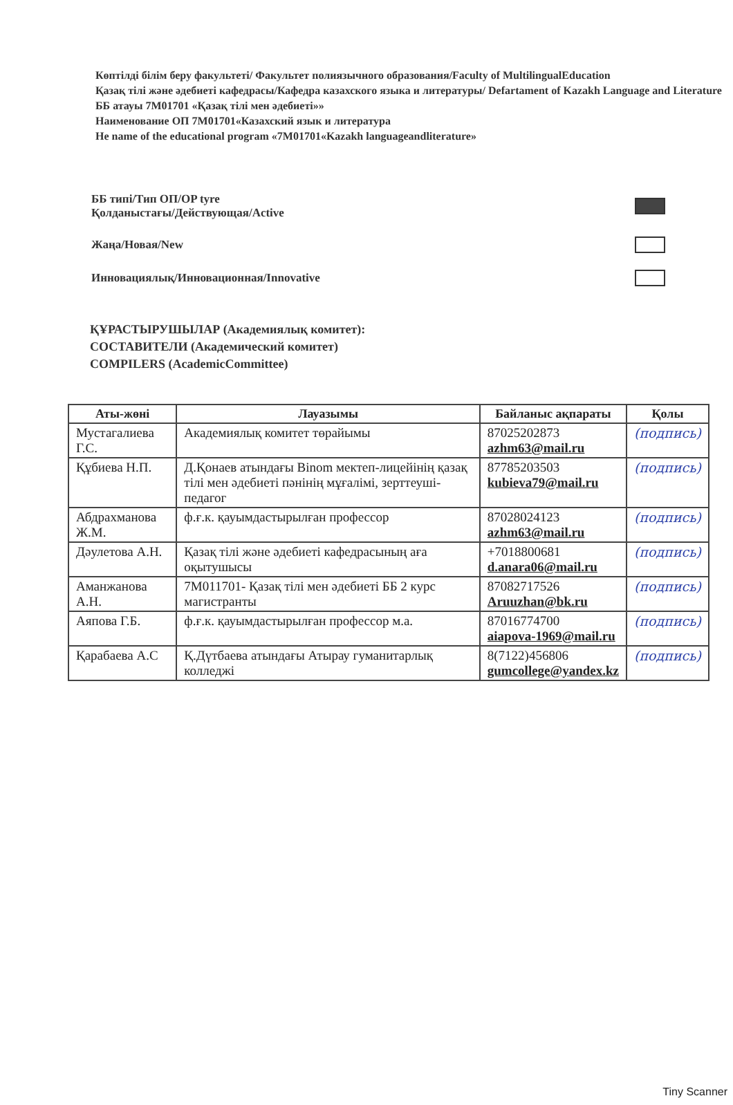Көптілді білім беру факультеті/ Факультет полиязычного образования/Faculty of MultilingualEducation
Қазақ тілі және әдебиеті кафедрасы/Кафедра казахского языка и литературы/ Defartament of Kazakh Language and Literature
ББ атауы 7М01701 «Қазақ тілі мен әдебиеті»»
Наименование ОП 7М01701«Казахский язык и литература
He name of the educational program «7М01701«Kazakh languageandliterature»
ББ типі/Тип ОП/OP tyre
Қолданыстағы/Действующая/Active
Жаңа/Новая/New
Инновациялық/Инновационная/Innovative
ҚҰРАСТЫРУШЫЛАР (Академиялық комитет):
СОСТАВИТЕЛИ (Академический комитет)
COMPILERS (AcademicCommittee)
| Аты-жөні | Лауазымы | Байланыс ақпараты | Қолы |
| --- | --- | --- | --- |
| Мустагалиева Г.С. | Академиялық комитет төрайымы | 87025202873 azhm63@mail.ru | (подпись) |
| Құбиева Н.П. | Д.Қонаев атындағы Binom мектеп-лицейінің қазақ тілі мен әдебиеті пәнінің мұғалімі, зерттеуші-педагог | 87785203503 kubieva79@mail.ru | (подпись) |
| Абдрахманова Ж.М. | ф.ғ.к. қауымдастырылған профессор | 87028024123 azhm63@mail.ru | (подпись) |
| Дәулетова А.Н. | Қазақ тілі және әдебиеті кафедрасының аға оқытушысы | +7018800681 d.anara06@mail.ru | (подпись) |
| Аманжанова А.Н. | 7М011701- Қазақ тілі мен әдебиеті ББ 2 курс магистранты | 87082717526 Aruuzhan@bk.ru | (подпись) |
| Аяпова Г.Б. | ф.ғ.к. қауымдастырылған профессор м.а. | 87016774700 aiapova-1969@mail.ru | (подпись) |
| Қарабаева А.С | Қ.Дүтбаева атындағы Атырау гуманитарлық колледжі | 8(7122)456806 gumcollege@yandex.kz | (подпись) |
Tiny Scanner